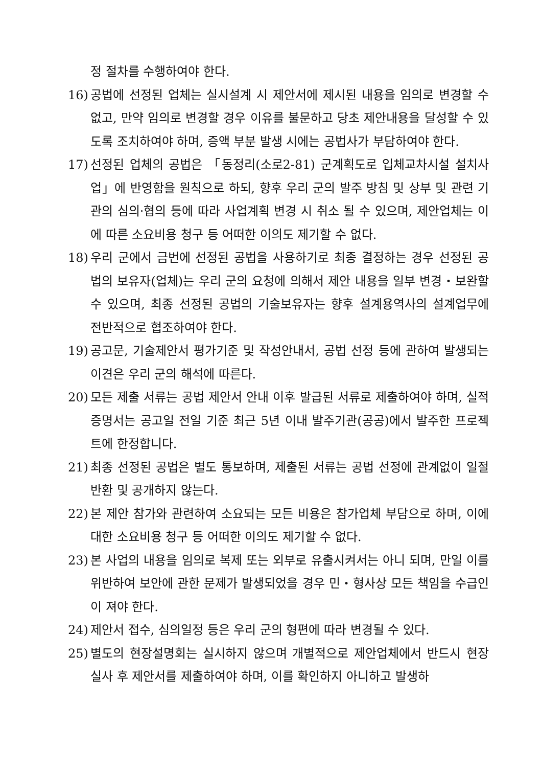정 절차를 수행하여야 한다.
16) 공법에 선정된 업체는 실시설계 시 제안서에 제시된 내용을 임의로 변경할 수 없고, 만약 임의로 변경할 경우 이유를 불문하고 당초 제안내용을 달성할 수 있도록 조치하여야 하며, 증액 부분 발생 시에는 공법사가 부담하여야 한다.
17) 선정된 업체의 공법은 「동정리(소로2-81) 군계획도로 입체교차시설 설치사업」에 반영함을 원칙으로 하되, 향후 우리 군의 발주 방침 및 상부 및 관련 기관의 심의·협의 등에 따라 사업계획 변경 시 취소 될 수 있으며, 제안업체는 이에 따른 소요비용 청구 등 어떠한 이의도 제기할 수 없다.
18) 우리 군에서 금번에 선정된 공법을 사용하기로 최종 결정하는 경우 선정된 공법의 보유자(업체)는 우리 군의 요청에 의해서 제안 내용을 일부 변경・보완할 수 있으며, 최종 선정된 공법의 기술보유자는 향후 설계용역사의 설계업무에 전반적으로 협조하여야 한다.
19) 공고문, 기술제안서 평가기준 및 작성안내서, 공법 선정 등에 관하여 발생되는 이견은 우리 군의 해석에 따른다.
20) 모든 제출 서류는 공법 제안서 안내 이후 발급된 서류로 제출하여야 하며, 실적 증명서는 공고일 전일 기준 최근 5년 이내 발주기관(공공)에서 발주한 프로젝트에 한정합니다.
21) 최종 선정된 공법은 별도 통보하며, 제출된 서류는 공법 선정에 관계없이 일절 반환 및 공개하지 않는다.
22) 본 제안 참가와 관련하여 소요되는 모든 비용은 참가업체 부담으로 하며, 이에 대한 소요비용 청구 등 어떠한 이의도 제기할 수 없다.
23) 본 사업의 내용을 임의로 복제 또는 외부로 유출시켜서는 아니 되며, 만일 이를 위반하여 보안에 관한 문제가 발생되었을 경우 민・형사상 모든 책임을 수급인이 져야 한다.
24) 제안서 접수, 심의일정 등은 우리 군의 형편에 따라 변경될 수 있다.
25) 별도의 현장설명회는 실시하지 않으며 개별적으로 제안업체에서 반드시 현장 실사 후 제안서를 제출하여야 하며, 이를 확인하지 아니하고 발생하